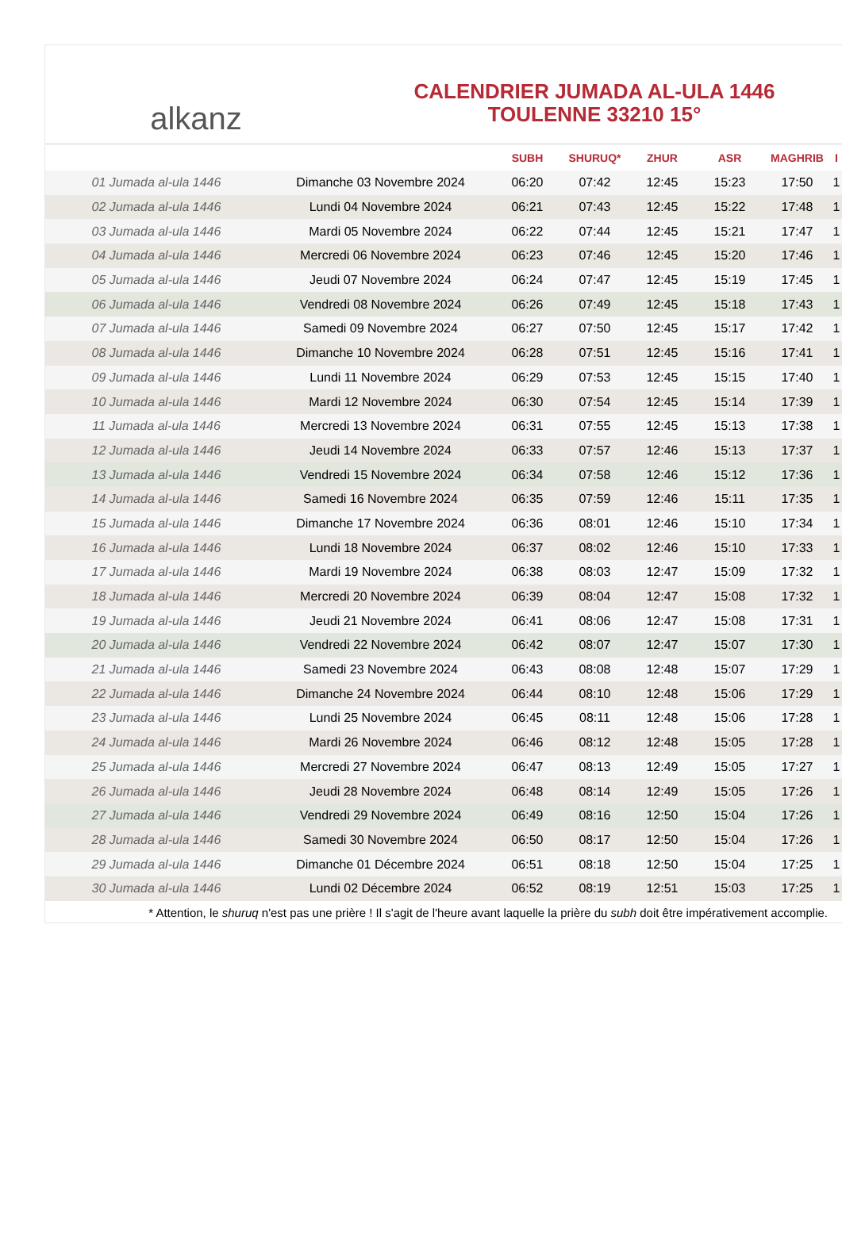alkanz
CALENDRIER JUMADA AL-ULA 1446
TOULENNE 33210 15°
| | | SUBH | SHURUQ* | ZHUR | ASR | MAGHRIB | I |
| --- | --- | --- | --- | --- | --- | --- | --- |
| 01 Jumada al-ula 1446 | Dimanche 03 Novembre 2024 | 06:20 | 07:42 | 12:45 | 15:23 | 17:50 | 1 |
| 02 Jumada al-ula 1446 | Lundi 04 Novembre 2024 | 06:21 | 07:43 | 12:45 | 15:22 | 17:48 | 1 |
| 03 Jumada al-ula 1446 | Mardi 05 Novembre 2024 | 06:22 | 07:44 | 12:45 | 15:21 | 17:47 | 1 |
| 04 Jumada al-ula 1446 | Mercredi 06 Novembre 2024 | 06:23 | 07:46 | 12:45 | 15:20 | 17:46 | 1 |
| 05 Jumada al-ula 1446 | Jeudi 07 Novembre 2024 | 06:24 | 07:47 | 12:45 | 15:19 | 17:45 | 1 |
| 06 Jumada al-ula 1446 | Vendredi 08 Novembre 2024 | 06:26 | 07:49 | 12:45 | 15:18 | 17:43 | 1 |
| 07 Jumada al-ula 1446 | Samedi 09 Novembre 2024 | 06:27 | 07:50 | 12:45 | 15:17 | 17:42 | 1 |
| 08 Jumada al-ula 1446 | Dimanche 10 Novembre 2024 | 06:28 | 07:51 | 12:45 | 15:16 | 17:41 | 1 |
| 09 Jumada al-ula 1446 | Lundi 11 Novembre 2024 | 06:29 | 07:53 | 12:45 | 15:15 | 17:40 | 1 |
| 10 Jumada al-ula 1446 | Mardi 12 Novembre 2024 | 06:30 | 07:54 | 12:45 | 15:14 | 17:39 | 1 |
| 11 Jumada al-ula 1446 | Mercredi 13 Novembre 2024 | 06:31 | 07:55 | 12:45 | 15:13 | 17:38 | 1 |
| 12 Jumada al-ula 1446 | Jeudi 14 Novembre 2024 | 06:33 | 07:57 | 12:46 | 15:13 | 17:37 | 1 |
| 13 Jumada al-ula 1446 | Vendredi 15 Novembre 2024 | 06:34 | 07:58 | 12:46 | 15:12 | 17:36 | 1 |
| 14 Jumada al-ula 1446 | Samedi 16 Novembre 2024 | 06:35 | 07:59 | 12:46 | 15:11 | 17:35 | 1 |
| 15 Jumada al-ula 1446 | Dimanche 17 Novembre 2024 | 06:36 | 08:01 | 12:46 | 15:10 | 17:34 | 1 |
| 16 Jumada al-ula 1446 | Lundi 18 Novembre 2024 | 06:37 | 08:02 | 12:46 | 15:10 | 17:33 | 1 |
| 17 Jumada al-ula 1446 | Mardi 19 Novembre 2024 | 06:38 | 08:03 | 12:47 | 15:09 | 17:32 | 1 |
| 18 Jumada al-ula 1446 | Mercredi 20 Novembre 2024 | 06:39 | 08:04 | 12:47 | 15:08 | 17:32 | 1 |
| 19 Jumada al-ula 1446 | Jeudi 21 Novembre 2024 | 06:41 | 08:06 | 12:47 | 15:08 | 17:31 | 1 |
| 20 Jumada al-ula 1446 | Vendredi 22 Novembre 2024 | 06:42 | 08:07 | 12:47 | 15:07 | 17:30 | 1 |
| 21 Jumada al-ula 1446 | Samedi 23 Novembre 2024 | 06:43 | 08:08 | 12:48 | 15:07 | 17:29 | 1 |
| 22 Jumada al-ula 1446 | Dimanche 24 Novembre 2024 | 06:44 | 08:10 | 12:48 | 15:06 | 17:29 | 1 |
| 23 Jumada al-ula 1446 | Lundi 25 Novembre 2024 | 06:45 | 08:11 | 12:48 | 15:06 | 17:28 | 1 |
| 24 Jumada al-ula 1446 | Mardi 26 Novembre 2024 | 06:46 | 08:12 | 12:48 | 15:05 | 17:28 | 1 |
| 25 Jumada al-ula 1446 | Mercredi 27 Novembre 2024 | 06:47 | 08:13 | 12:49 | 15:05 | 17:27 | 1 |
| 26 Jumada al-ula 1446 | Jeudi 28 Novembre 2024 | 06:48 | 08:14 | 12:49 | 15:05 | 17:26 | 1 |
| 27 Jumada al-ula 1446 | Vendredi 29 Novembre 2024 | 06:49 | 08:16 | 12:50 | 15:04 | 17:26 | 1 |
| 28 Jumada al-ula 1446 | Samedi 30 Novembre 2024 | 06:50 | 08:17 | 12:50 | 15:04 | 17:26 | 1 |
| 29 Jumada al-ula 1446 | Dimanche 01 Décembre 2024 | 06:51 | 08:18 | 12:50 | 15:04 | 17:25 | 1 |
| 30 Jumada al-ula 1446 | Lundi 02 Décembre 2024 | 06:52 | 08:19 | 12:51 | 15:03 | 17:25 | 1 |
* Attention, le shuruq n'est pas une prière ! Il s'agit de l'heure avant laquelle la prière du subh doit être impérativement accomplie.